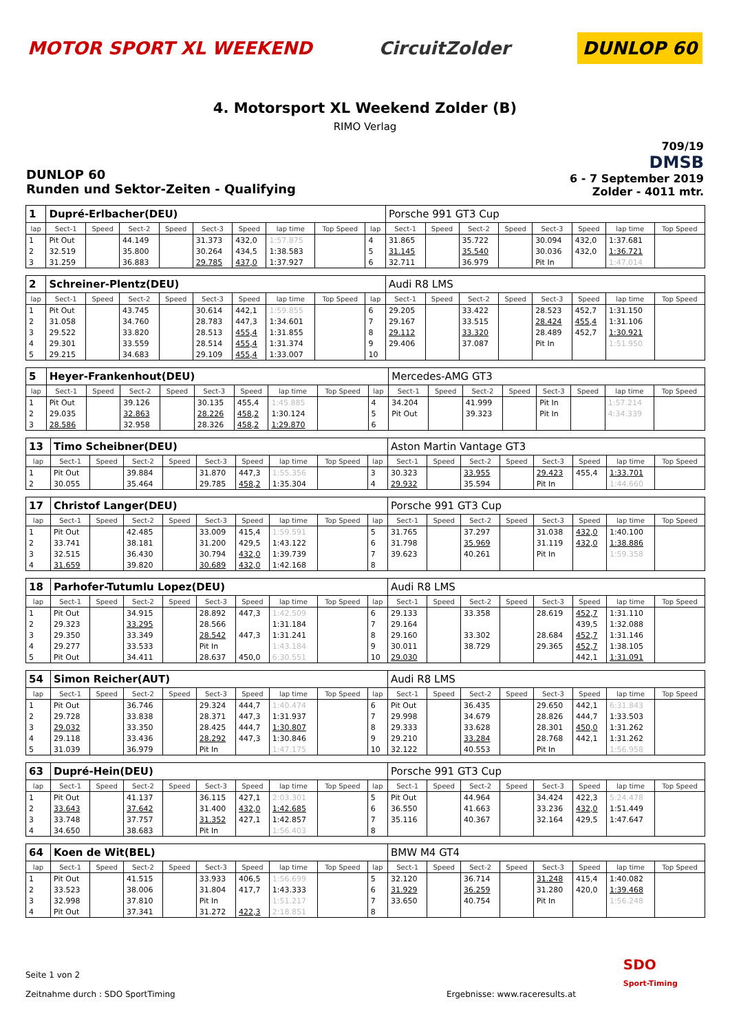MOTOR SPORT XL WEEKEND CircuitZolder
DUNLOP 60
4. Motorsport XL Weekend Zolder (B)
RIMO Verlag
DUNLOP 60
Runden und Sektor-Zeiten - Qualifying
709/19
DMSB
6 - 7 September 2019
Zolder - 4011 mtr.
| 1 | Dupré-Erlbacher(DEU) | | | | | | | | | Porsche 991 GT3 Cup | | | | | | | |
| lap | Sect-1 | Speed | Sect-2 | Speed | Sect-3 | Speed | lap time | Top Speed | lap | Sect-1 | Speed | Sect-2 | Speed | Sect-3 | Speed | lap time | Top Speed |
| 1 | Pit Out | | 44.149 | | 31.373 | 432,0 | 1:57.875 | | 4 | 31.865 | | 35.722 | | 30.094 | 432,0 | 1:37.681 | |
| 2 | 32.519 | | 35.800 | | 30.264 | 434,5 | 1:38.583 | | 5 | 31.145 | | 35.540 | | 30.036 | 432,0 | 1:36.721 | |
| 3 | 31.259 | | 36.883 | | 29.785 | 437,0 | 1:37.927 | | 6 | 32.711 | | 36.979 | | Pit In | | 1:47.014 | |
| 2 | Schreiner-Plentz(DEU) | | | | | | | | | Audi R8 LMS | | | | | | | |
| lap | Sect-1 | Speed | Sect-2 | Speed | Sect-3 | Speed | lap time | Top Speed | lap | Sect-1 | Speed | Sect-2 | Speed | Sect-3 | Speed | lap time | Top Speed |
| 1 | Pit Out | | 43.745 | | 30.614 | 442,1 | 1:59.855 | | 6 | 29.205 | | 33.422 | | 28.523 | 452,7 | 1:31.150 | |
| 2 | 31.058 | | 34.760 | | 28.783 | 447,3 | 1:34.601 | | 7 | 29.167 | | 33.515 | | 28.424 | 455,4 | 1:31.106 | |
| 3 | 29.522 | | 33.820 | | 28.513 | 455,4 | 1:31.855 | | 8 | 29.112 | | 33.320 | | 28.489 | 452,7 | 1:30.921 | |
| 4 | 29.301 | | 33.559 | | 28.514 | 455,4 | 1:31.374 | | 9 | 29.406 | | 37.087 | | Pit In | | 1:51.950 | |
| 5 | 29.215 | | 34.683 | | 29.109 | 455,4 | 1:33.007 | | 10 | | | | | | | | |
| 5 | Heyer-Frankenhout(DEU) | | | | | | | | | Mercedes-AMG GT3 | | | | | | | |
| lap | Sect-1 | Speed | Sect-2 | Speed | Sect-3 | Speed | lap time | Top Speed | lap | Sect-1 | Speed | Sect-2 | Speed | Sect-3 | Speed | lap time | Top Speed |
| 1 | Pit Out | | 39.126 | | 30.135 | 455,4 | 1:45.885 | | 4 | 34.204 | | 41.999 | | Pit In | | 1:57.214 | |
| 2 | 29.035 | | 32.863 | | 28.226 | 458,2 | 1:30.124 | | 5 | Pit Out | | 39.323 | | Pit In | | 4:34.339 | |
| 3 | 28.586 | | 32.958 | | 28.326 | 458,2 | 1:29.870 | | 6 | | | | | | | | |
| 13 | Timo Scheibner(DEU) | | | | | | | | | Aston Martin Vantage GT3 | | | | | | | |
| lap | Sect-1 | Speed | Sect-2 | Speed | Sect-3 | Speed | lap time | Top Speed | lap | Sect-1 | Speed | Sect-2 | Speed | Sect-3 | Speed | lap time | Top Speed |
| 1 | Pit Out | | 39.884 | | 31.870 | 447,3 | 1:55.356 | | 3 | 30.323 | | 33.955 | | 29.423 | 455,4 | 1:33.701 | |
| 2 | 30.055 | | 35.464 | | 29.785 | 458,2 | 1:35.304 | | 4 | 29.932 | | 35.594 | | Pit In | | 1:44.660 | |
| 17 | Christof Langer(DEU) | | | | | | | | | Porsche 991 GT3 Cup | | | | | | | |
| lap | Sect-1 | Speed | Sect-2 | Speed | Sect-3 | Speed | lap time | Top Speed | lap | Sect-1 | Speed | Sect-2 | Speed | Sect-3 | Speed | lap time | Top Speed |
| 1 | Pit Out | | 42.485 | | 33.009 | 415,4 | 1:59.591 | | 5 | 31.765 | | 37.297 | | 31.038 | 432,0 | 1:40.100 | |
| 2 | 33.741 | | 38.181 | | 31.200 | 429,5 | 1:43.122 | | 6 | 31.798 | | 35.969 | | 31.119 | 432,0 | 1:38.886 | |
| 3 | 32.515 | | 36.430 | | 30.794 | 432,0 | 1:39.739 | | 7 | 39.623 | | 40.261 | | Pit In | | 1:59.358 | |
| 4 | 31.659 | | 39.820 | | 30.689 | 432,0 | 1:42.168 | | 8 | | | | | | | | |
| 18 | Parhofer-Tutumlu Lopez(DEU) | | | | | | | | | Audi R8 LMS | | | | | | | |
| lap | Sect-1 | Speed | Sect-2 | Speed | Sect-3 | Speed | lap time | Top Speed | lap | Sect-1 | Speed | Sect-2 | Speed | Sect-3 | Speed | lap time | Top Speed |
| 1 | Pit Out | | 34.915 | | 28.892 | 447,3 | 1:42.509 | | 6 | 29.133 | | 33.358 | | 28.619 | 452,7 | 1:31.110 | |
| 2 | 29.323 | | 33.295 | | 28.566 | | 1:31.184 | | 7 | 29.164 | | | | | 439,5 | 1:32.088 | |
| 3 | 29.350 | | 33.349 | | 28.542 | 447,3 | 1:31.241 | | 8 | 29.160 | | 33.302 | | 28.684 | 452,7 | 1:31.146 | |
| 4 | 29.277 | | 33.533 | | Pit In | | 1:43.184 | | 9 | 30.011 | | 38.729 | | 29.365 | 452,7 | 1:38.105 | |
| 5 | Pit Out | | 34.411 | | 28.637 | 450,0 | 6:30.551 | | 10 | 29.030 | | | | | 442,1 | 1:31.091 | |
| 54 | Simon Reicher(AUT) | | | | | | | | | Audi R8 LMS | | | | | | | |
| lap | Sect-1 | Speed | Sect-2 | Speed | Sect-3 | Speed | lap time | Top Speed | lap | Sect-1 | Speed | Sect-2 | Speed | Sect-3 | Speed | lap time | Top Speed |
| 1 | Pit Out | | 36.746 | | 29.324 | 444,7 | 1:40.474 | | 6 | Pit Out | | 36.435 | | 29.650 | 442,1 | 6:31.843 | |
| 2 | 29.728 | | 33.838 | | 28.371 | 447,3 | 1:31.937 | | 7 | 29.998 | | 34.679 | | 28.826 | 444,7 | 1:33.503 | |
| 3 | 29.032 | | 33.350 | | 28.425 | 444,7 | 1:30.807 | | 8 | 29.333 | | 33.628 | | 28.301 | 450,0 | 1:31.262 | |
| 4 | 29.118 | | 33.436 | | 28.292 | 447,3 | 1:30.846 | | 9 | 29.210 | | 33.284 | | 28.768 | 442,1 | 1:31.262 | |
| 5 | 31.039 | | 36.979 | | Pit In | | 1:47.175 | | 10 | 32.122 | | 40.553 | | Pit In | | 1:56.958 | |
| 63 | Dupré-Hein(DEU) | | | | | | | | | Porsche 991 GT3 Cup | | | | | | | |
| lap | Sect-1 | Speed | Sect-2 | Speed | Sect-3 | Speed | lap time | Top Speed | lap | Sect-1 | Speed | Sect-2 | Speed | Sect-3 | Speed | lap time | Top Speed |
| 1 | Pit Out | | 41.137 | | 36.115 | 427,1 | 2:03.301 | | 5 | Pit Out | | 44.964 | | 34.424 | 422,3 | 5:24.478 | |
| 2 | 33.643 | | 37.642 | | 31.400 | 432,0 | 1:42.685 | | 6 | 36.550 | | 41.663 | | 33.236 | 432,0 | 1:51.449 | |
| 3 | 33.748 | | 37.757 | | 31.352 | 427,1 | 1:42.857 | | 7 | 35.116 | | 40.367 | | 32.164 | 429,5 | 1:47.647 | |
| 4 | 34.650 | | 38.683 | | Pit In | | 1:56.403 | | 8 | | | | | | | | |
| 64 | Koen de Wit(BEL) | | | | | | | | | BMW M4 GT4 | | | | | | | |
| lap | Sect-1 | Speed | Sect-2 | Speed | Sect-3 | Speed | lap time | Top Speed | lap | Sect-1 | Speed | Sect-2 | Speed | Sect-3 | Speed | lap time | Top Speed |
| 1 | Pit Out | | 41.515 | | 33.933 | 406,5 | 1:56.699 | | 5 | 32.120 | | 36.714 | | 31.248 | 415,4 | 1:40.082 | |
| 2 | 33.523 | | 38.006 | | 31.804 | 417,7 | 1:43.333 | | 6 | 31.929 | | 36.259 | | 31.280 | 420,0 | 1:39.468 | |
| 3 | 32.998 | | 37.810 | | Pit In | | 1:51.217 | | 7 | 33.650 | | 40.754 | | Pit In | | 1:56.248 | |
| 4 | Pit Out | | 37.341 | | 31.272 | 422,3 | 2:18.851 | | 8 | | | | | | | | |
Seite 1 von 2
Zeitnahme durch : SDO SportTiming Ergebnisse: www.raceresults.at
SDO
Sport-Timing